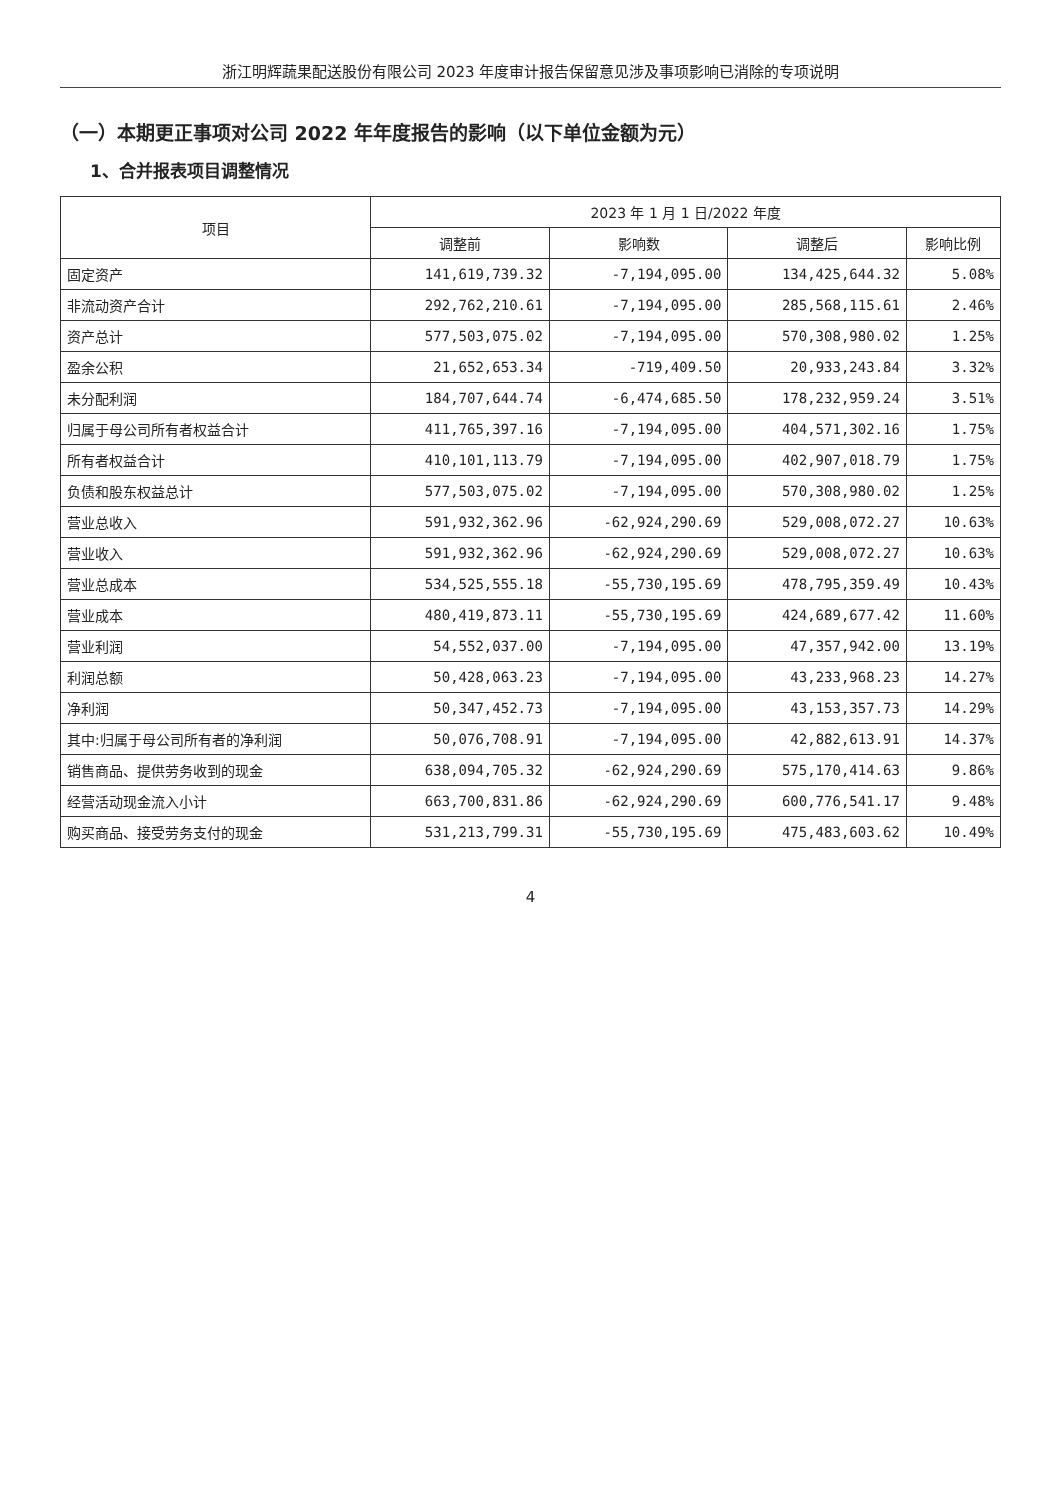浙江明辉蔬果配送股份有限公司 2023 年度审计报告保留意见涉及事项影响已消除的专项说明
（一）本期更正事项对公司 2022 年年度报告的影响（以下单位金额为元）
1、合并报表项目调整情况
| 项目 | 2023 年 1 月 1 日/2022 年度 | | | |
| --- | --- | --- | --- | --- |
| | 调整前 | 影响数 | 调整后 | 影响比例 |
| 固定资产 | 141,619,739.32 | -7,194,095.00 | 134,425,644.32 | 5.08% |
| 非流动资产合计 | 292,762,210.61 | -7,194,095.00 | 285,568,115.61 | 2.46% |
| 资产总计 | 577,503,075.02 | -7,194,095.00 | 570,308,980.02 | 1.25% |
| 盈余公积 | 21,652,653.34 | -719,409.50 | 20,933,243.84 | 3.32% |
| 未分配利润 | 184,707,644.74 | -6,474,685.50 | 178,232,959.24 | 3.51% |
| 归属于母公司所有者权益合计 | 411,765,397.16 | -7,194,095.00 | 404,571,302.16 | 1.75% |
| 所有者权益合计 | 410,101,113.79 | -7,194,095.00 | 402,907,018.79 | 1.75% |
| 负债和股东权益总计 | 577,503,075.02 | -7,194,095.00 | 570,308,980.02 | 1.25% |
| 营业总收入 | 591,932,362.96 | -62,924,290.69 | 529,008,072.27 | 10.63% |
| 营业收入 | 591,932,362.96 | -62,924,290.69 | 529,008,072.27 | 10.63% |
| 营业总成本 | 534,525,555.18 | -55,730,195.69 | 478,795,359.49 | 10.43% |
| 营业成本 | 480,419,873.11 | -55,730,195.69 | 424,689,677.42 | 11.60% |
| 营业利润 | 54,552,037.00 | -7,194,095.00 | 47,357,942.00 | 13.19% |
| 利润总额 | 50,428,063.23 | -7,194,095.00 | 43,233,968.23 | 14.27% |
| 净利润 | 50,347,452.73 | -7,194,095.00 | 43,153,357.73 | 14.29% |
| 其中:归属于母公司所有者的净利润 | 50,076,708.91 | -7,194,095.00 | 42,882,613.91 | 14.37% |
| 销售商品、提供劳务收到的现金 | 638,094,705.32 | -62,924,290.69 | 575,170,414.63 | 9.86% |
| 经营活动现金流入小计 | 663,700,831.86 | -62,924,290.69 | 600,776,541.17 | 9.48% |
| 购买商品、接受劳务支付的现金 | 531,213,799.31 | -55,730,195.69 | 475,483,603.62 | 10.49% |
4